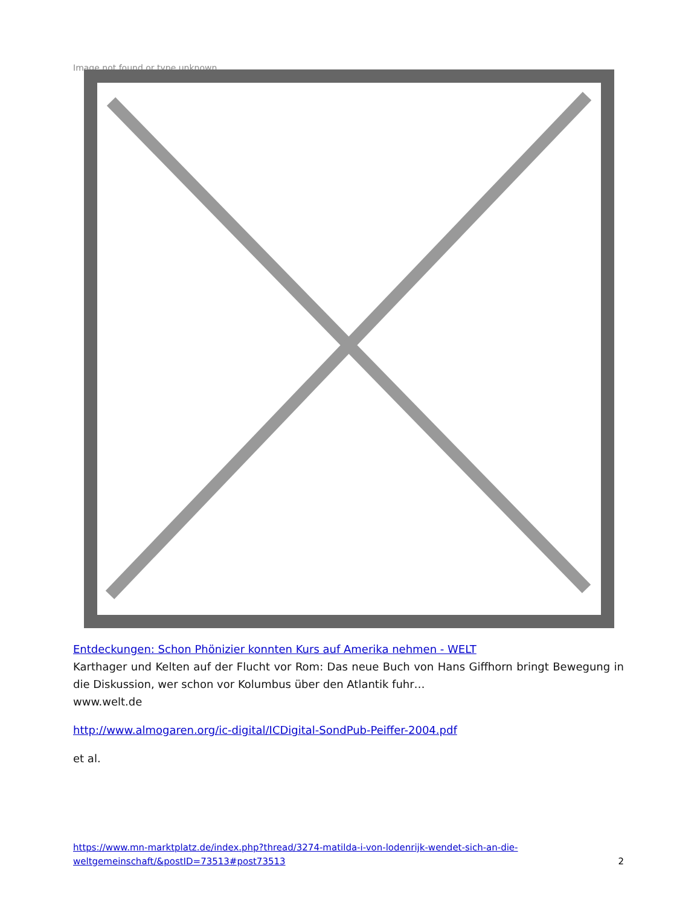Image not found or type unknown
Entdeckungen: Schon Phönizier konnten Kurs auf Amerika nehmen - WELT
Karthager und Kelten auf der Flucht vor Rom: Das neue Buch von Hans Giffhorn bringt Bewegung in die Diskussion, wer schon vor Kolumbus über den Atlantik fuhr…
www.welt.de
http://www.almogaren.org/ic-digital/ICDigital-SondPub-Peiffer-2004.pdf
et al.
https://www.mn-marktplatz.de/index.php?thread/3274-matilda-i-von-lodenrijk-wendet-sich-an-die-weltgemeinschaft/&postID=73513#post73513 2